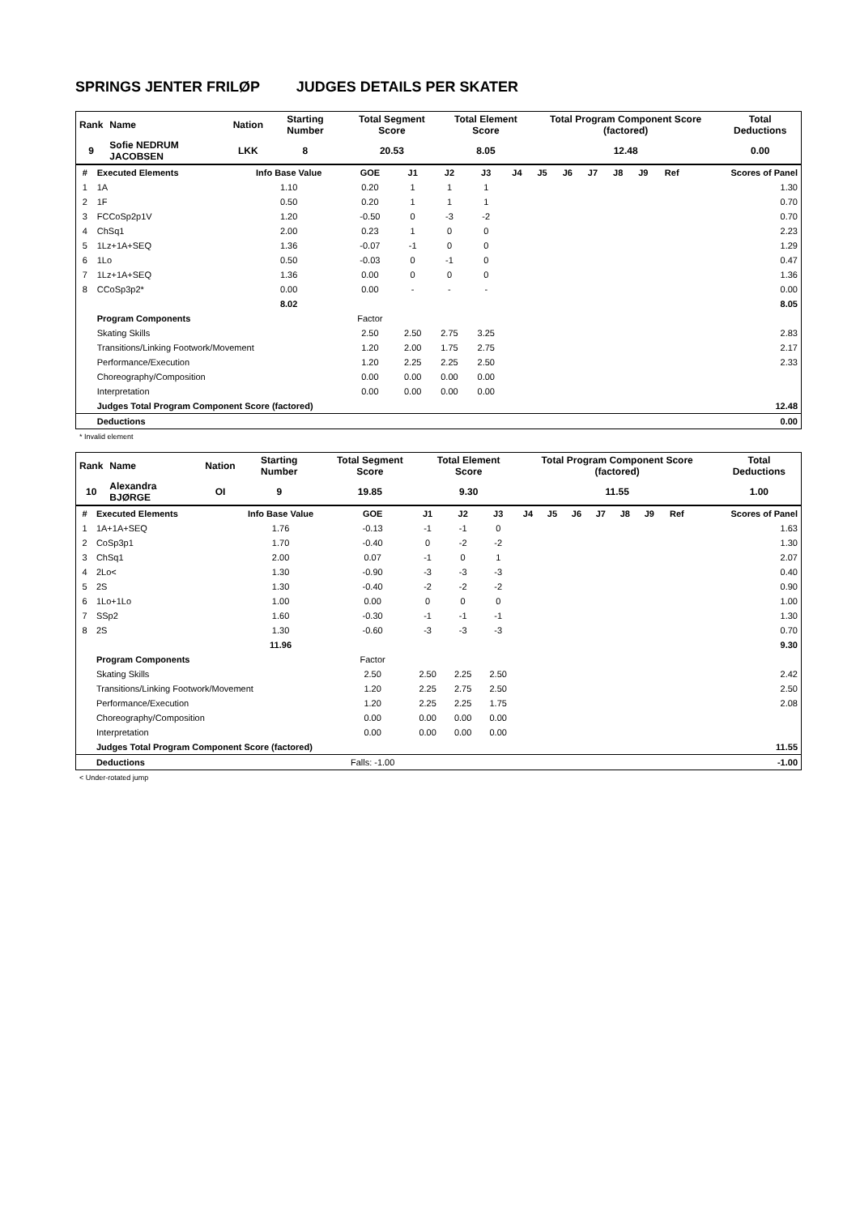SPRINGS JENTER FRILØP JUDGES DETAILS PER SKATER
| Rank | Name | Nation | Starting Number | Total Segment Score | Total Element Score | Total Program Component Score (factored) | Total Deductions |
| 9 | Sofie NEDRUM JACOBSEN | LKK | 8 | 20.53 | 8.05 | 12.48 | 0.00 |
| # | Executed Elements | Info Base Value | GOE | J1 | J2 | J3 | J4 | J5 | J6 | J7 | J8 | J9 | Ref | Scores of Panel |
| --- | --- | --- | --- | --- | --- | --- | --- | --- | --- | --- | --- | --- | --- | --- |
| 1 | 1A | 1.10 | 0.20 | 1 | 1 | 1 | | | | | | | | 1.30 |
| 2 | 1F | 0.50 | 0.20 | 1 | 1 | 1 | | | | | | | | 0.70 |
| 3 | FCCoSp2p1V | 1.20 | -0.50 | 0 | -3 | -2 | | | | | | | | 0.70 |
| 4 | ChSq1 | 2.00 | 0.23 | 1 | 0 | 0 | | | | | | | | 2.23 |
| 5 | 1Lz+1A+SEQ | 1.36 | -0.07 | -1 | 0 | 0 | | | | | | | | 1.29 |
| 6 | 1Lo | 0.50 | -0.03 | 0 | -1 | 0 | | | | | | | | 0.47 |
| 7 | 1Lz+1A+SEQ | 1.36 | 0.00 | 0 | 0 | 0 | | | | | | | | 1.36 |
| 8 | CCoSp3p2* | 0.00 | 0.00 | - | - | - | | | | | | | | 0.00 |
| | | 8.02 | | | | | | | | | | | | 8.05 |
| | Program Components | | Factor | | | | | | | | | | | |
| | Skating Skills | | 2.50 | 2.50 | 2.75 | 3.25 | | | | | | | | 2.83 |
| | Transitions/Linking Footwork/Movement | | 1.20 | 2.00 | 1.75 | 2.75 | | | | | | | | 2.17 |
| | Performance/Execution | | 1.20 | 2.25 | 2.25 | 2.50 | | | | | | | | 2.33 |
| | Choreography/Composition | | 0.00 | 0.00 | 0.00 | 0.00 | | | | | | | | |
| | Interpretation | | 0.00 | 0.00 | 0.00 | 0.00 | | | | | | | | |
| | Judges Total Program Component Score (factored) | | | | | | | | | | | | | 12.48 |
| | Deductions | | | | | | | | | | | | | 0.00 |
* Invalid element
| Rank | Name | Nation | Starting Number | Total Segment Score | Total Element Score | Total Program Component Score (factored) | Total Deductions |
| 10 | Alexandra BJØRGE | OI | 9 | 19.85 | 9.30 | 11.55 | 1.00 |
| # | Executed Elements | Info Base Value | GOE | J1 | J2 | J3 | J4 | J5 | J6 | J7 | J8 | J9 | Ref | Scores of Panel |
| --- | --- | --- | --- | --- | --- | --- | --- | --- | --- | --- | --- | --- | --- | --- |
| 1 | 1A+1A+SEQ | 1.76 | -0.13 | -1 | -1 | 0 | | | | | | | | 1.63 |
| 2 | CoSp3p1 | 1.70 | -0.40 | 0 | -2 | -2 | | | | | | | | 1.30 |
| 3 | ChSq1 | 2.00 | 0.07 | -1 | 0 | 1 | | | | | | | | 2.07 |
| 4 | 2Lo< | 1.30 | -0.90 | -3 | -3 | -3 | | | | | | | | 0.40 |
| 5 | 2S | 1.30 | -0.40 | -2 | -2 | -2 | | | | | | | | 0.90 |
| 6 | 1Lo+1Lo | 1.00 | 0.00 | 0 | 0 | 0 | | | | | | | | 1.00 |
| 7 | SSp2 | 1.60 | -0.30 | -1 | -1 | -1 | | | | | | | | 1.30 |
| 8 | 2S | 1.30 | -0.60 | -3 | -3 | -3 | | | | | | | | 0.70 |
| | | 11.96 | | | | | | | | | | | | 9.30 |
| | Program Components | | Factor | | | | | | | | | | | |
| | Skating Skills | | 2.50 | 2.50 | 2.25 | 2.50 | | | | | | | | 2.42 |
| | Transitions/Linking Footwork/Movement | | 1.20 | 2.25 | 2.75 | 2.50 | | | | | | | | 2.50 |
| | Performance/Execution | | 1.20 | 2.25 | 2.25 | 1.75 | | | | | | | | 2.08 |
| | Choreography/Composition | | 0.00 | 0.00 | 0.00 | 0.00 | | | | | | | | |
| | Interpretation | | 0.00 | 0.00 | 0.00 | 0.00 | | | | | | | | |
| | Judges Total Program Component Score (factored) | | | | | | | | | | | | | 11.55 |
| | Deductions | | Falls: -1.00 | | | | | | | | | | | -1.00 |
< Under-rotated jump